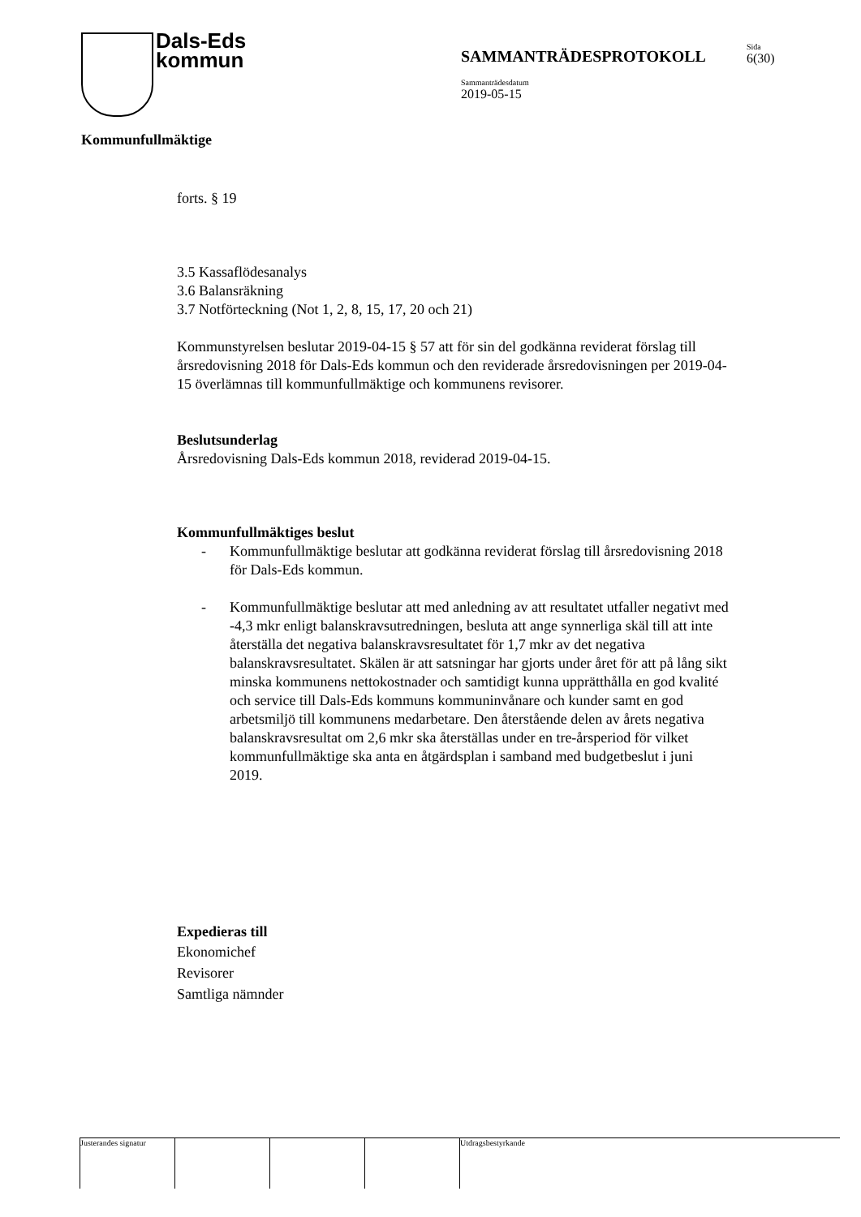Dals-Eds
kommun
SAMMANTRÄDESPROTOKOLL
Sida
6(30)
Sammanträdesdatum
2019-05-15
Kommunfullmäktige
forts. § 19
3.5 Kassaflödesanalys
3.6 Balansräkning
3.7 Notförteckning (Not 1, 2, 8, 15, 17, 20 och 21)
Kommunstyrelsen beslutar 2019-04-15 § 57 att för sin del godkänna reviderat förslag till årsredovisning 2018 för Dals-Eds kommun och den reviderade årsredovisningen per 2019-04-15 överlämnas till kommunfullmäktige och kommunens revisorer.
Beslutsunderlag
Årsredovisning Dals-Eds kommun 2018, reviderad 2019-04-15.
Kommunfullmäktiges beslut
- Kommunfullmäktige beslutar att godkänna reviderat förslag till årsredovisning 2018 för Dals-Eds kommun.
- Kommunfullmäktige beslutar att med anledning av att resultatet utfaller negativt med -4,3 mkr enligt balanskravsutredningen, besluta att ange synnerliga skäl till att inte återställa det negativa balanskravsresultatet för 1,7 mkr av det negativa balanskravsresultatet. Skälen är att satsningar har gjorts under året för att på lång sikt minska kommunens nettokostnader och samtidigt kunna upprätthålla en god kvalité och service till Dals-Eds kommuns kommuninvånare och kunder samt en god arbetsmiljö till kommunens medarbetare. Den återstående delen av årets negativa balanskravsresultat om 2,6 mkr ska återställas under en tre-årsperiod för vilket kommunfullmäktige ska anta en åtgärdsplan i samband med budgetbeslut i juni 2019.
Expedieras till
Ekonomichef
Revisorer
Samtliga nämnder
Justerandes signatur
Utdragsbestyrkande